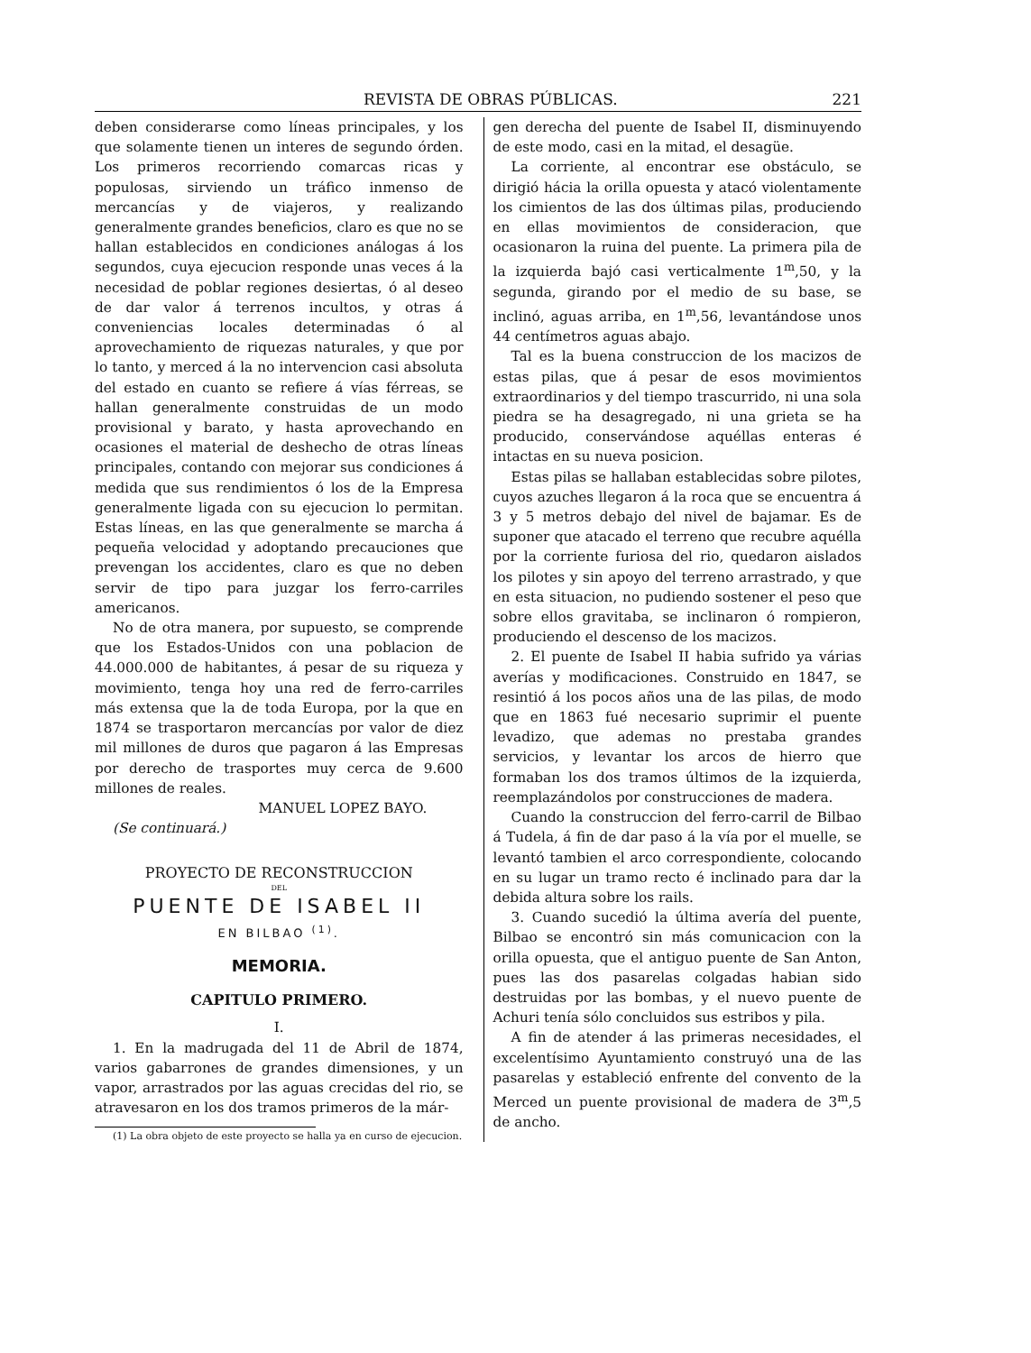REVISTA DE OBRAS PÚBLICAS. 221
deben considerarse como líneas principales, y los que solamente tienen un interes de segundo órden. Los primeros recorriendo comarcas ricas y populosas, sirviendo un tráfico inmenso de mercancías y de viajeros, y realizando generalmente grandes beneficios, claro es que no se hallan establecidos en condiciones análogas á los segundos, cuya ejecucion responde unas veces á la necesidad de poblar regiones desiertas, ó al deseo de dar valor á terrenos incultos, y otras á conveniencias locales determinadas ó al aprovechamiento de riquezas naturales, y que por lo tanto, y merced á la no intervencion casi absoluta del estado en cuanto se refiere á vías férreas, se hallan generalmente construidas de un modo provisional y barato, y hasta aprovechando en ocasiones el material de deshecho de otras líneas principales, contando con mejorar sus condiciones á medida que sus rendimientos ó los de la Empresa generalmente ligada con su ejecucion lo permitan. Estas líneas, en las que generalmente se marcha á pequeña velocidad y adoptando precauciones que prevengan los accidentes, claro es que no deben servir de tipo para juzgar los ferro-carriles americanos.
No de otra manera, por supuesto, se comprende que los Estados-Unidos con una poblacion de 44.000.000 de habitantes, á pesar de su riqueza y movimiento, tenga hoy una red de ferro-carriles más extensa que la de toda Europa, por la que en 1874 se trasportaron mercancías por valor de diez mil millones de duros que pagaron á las Empresas por derecho de trasportes muy cerca de 9.600 millones de reales.
MANUEL LOPEZ BAYO.
(Se continuará.)
PROYECTO DE RECONSTRUCCION
DEL
PUENTE DE ISABEL II
EN BILBAO <sup>(1)</sup>.
MEMORIA.
CAPITULO PRIMERO.
I.
1. En la madrugada del 11 de Abril de 1874, varios gabarrones de grandes dimensiones, y un vapor, arrastrados por las aguas crecidas del rio, se atravesaron en los dos tramos primeros de la már-
(1) La obra objeto de este proyecto se halla ya en curso de ejecucion.
gen derecha del puente de Isabel II, disminuyendo de este modo, casi en la mitad, el desagüe.
La corriente, al encontrar ese obstáculo, se dirigió hácia la orilla opuesta y atacó violentamente los cimientos de las dos últimas pilas, produciendo en ellas movimientos de consideracion, que ocasionaron la ruina del puente. La primera pila de la izquierda bajó casi verticalmente 1<sup>m</sup>,50, y la segunda, girando por el medio de su base, se inclinó, aguas arriba, en 1<sup>m</sup>,56, levantándose unos 44 centímetros aguas abajo.
Tal es la buena construccion de los macizos de estas pilas, que á pesar de esos movimientos extraordinarios y del tiempo trascurrido, ni una sola piedra se ha desagregado, ni una grieta se ha producido, conservándose aquéllas enteras é intactas en su nueva posicion.
Estas pilas se hallaban establecidas sobre pilotes, cuyos azuches llegaron á la roca que se encuentra á 3 y 5 metros debajo del nivel de bajamar. Es de suponer que atacado el terreno que recubre aquélla por la corriente furiosa del rio, quedaron aislados los pilotes y sin apoyo del terreno arrastrado, y que en esta situacion, no pudiendo sostener el peso que sobre ellos gravitaba, se inclinaron ó rompieron, produciendo el descenso de los macizos.
2. El puente de Isabel II habia sufrido ya várias averías y modificaciones. Construido en 1847, se resintió á los pocos años una de las pilas, de modo que en 1863 fué necesario suprimir el puente levadizo, que ademas no prestaba grandes servicios, y levantar los arcos de hierro que formaban los dos tramos últimos de la izquierda, reemplazándolos por construcciones de madera.
Cuando la construccion del ferro-carril de Bilbao á Tudela, á fin de dar paso á la vía por el muelle, se levantó tambien el arco correspondiente, colocando en su lugar un tramo recto é inclinado para dar la debida altura sobre los rails.
3. Cuando sucedió la última avería del puente, Bilbao se encontró sin más comunicacion con la orilla opuesta, que el antiguo puente de San Anton, pues las dos pasarelas colgadas habian sido destruidas por las bombas, y el nuevo puente de Achuri tenía sólo concluidos sus estribos y pila.
A fin de atender á las primeras necesidades, el excelentísimo Ayuntamiento construyó una de las pasarelas y estableció enfrente del convento de la Merced un puente provisional de madera de 3<sup>m</sup>,5 de ancho.